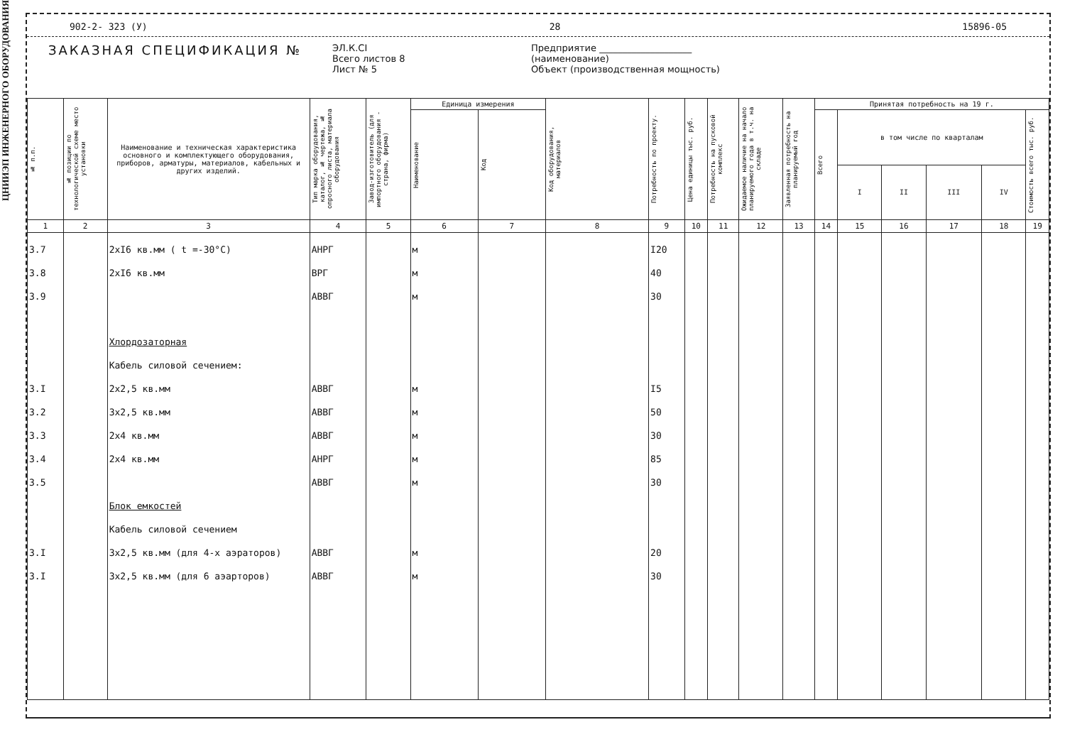ЦНИИЭП ИНЖЕНЕРНОГО ОБОРУДОВАНИЯ
902-2- 323 (У) 28 15896-05
ЗАКАЗНАЯ СПЕЦИФИКАЦИЯ №
ЭЛ.К.СI
Всего листов 8
Лист № 5
Предприятие ____________________
(наименование)
Объект (производственная мощность)
| № п.п. | № позиции по технологической схеме место установки | Наименование и техническая характеристика основного и комплектующего оборудования, приборов, арматуры, материалов, кабельных и других изделий. | Тип марка оборудования, каталог, № чертежа, № опросного листа, материала оборудования | Завод-изготовитель (для импортного оборудования - страна, фирма) | Единица измерения | | Код оборудования, материалов | Потребность по проекту. | Цена единицы тыс. руб. | Потребность на пусковой комплекс | Ожидаемое наличие на начало планируемого года в т.ч. на складе | Заявленная потребность на планируемый год | Принятая потребность на 19 г. | | | | | |
| --- | --- | --- | --- | --- | --- | --- | --- | --- | --- | --- | --- | --- | --- | --- | --- | --- | --- | --- |
| | | | | | Наименование | Код | | | | | | | Всего | в том числе по кварталам | | | | Стоимость всего тыс. руб. |
| | | | | | | | | | | | | | | I | II | III | IV | |
| 1 | 2 | 3 | 4 | 5 | 6 | 7 | 8 | 9 | 10 | 11 | 12 | 13 | 14 | 15 | 16 | 17 | 18 | 19 |
| 3.7 | | 2xI6 кв.мм ( t =-30°C) | АНРГ | | м | | | I20 | | | | | | | | | | |
| 3.8 | | 2xI6 кв.мм | ВРГ | | м | | | 40 | | | | | | | | | | |
| 3.9 | | | АВВГ | | м | | | 30 | | | | | | | | | | |
| | | Хлордозаторная | | | | | | | | | | | | | | | | |
| | | Кабель силовой сечением: | | | | | | | | | | | | | | | | |
| 3.I | | 2x2,5 кв.мм | АВВГ | | м | | | I5 | | | | | | | | | | |
| 3.2 | | 3x2,5 кв.мм | АВВГ | | м | | | 50 | | | | | | | | | | |
| 3.3 | | 2x4 кв.мм | АВВГ | | м | | | 30 | | | | | | | | | | |
| 3.4 | | 2x4 кв.мм | АНРГ | | м | | | 85 | | | | | | | | | | |
| 3.5 | | | АВВГ | | м | | | 30 | | | | | | | | | | |
| | | Блок емкостей | | | | | | | | | | | | | | | | |
| | | Кабель силовой сечением | | | | | | | | | | | | | | | | |
| 3.I | | 3x2,5 кв.мм (для 4-х аэраторов) | АВВГ | | м | | | 20 | | | | | | | | | | |
| 3.I | | 3x2,5 кв.мм (для 6 аэарторов) | АВВГ | | м | | | 30 | | | | | | | | | | |